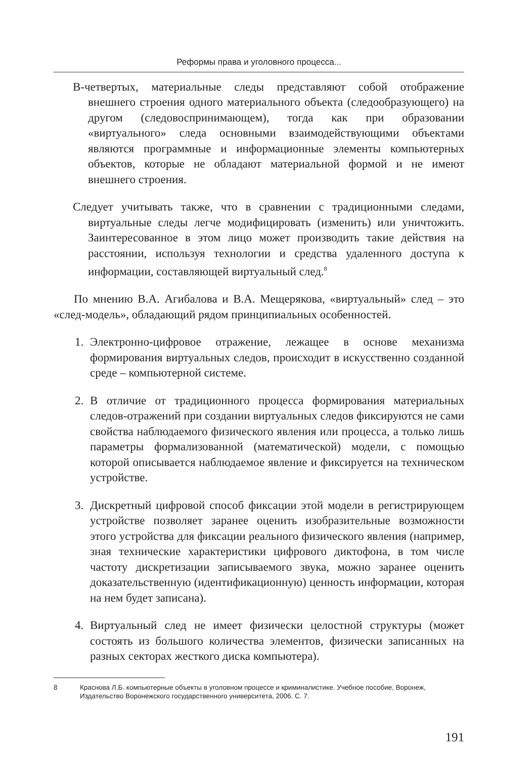Реформы права и уголовного процесса...
В-четвертых, материальные следы представляют собой отображение внешнего строения одного материального объекта (следообразующего) на другом (следовоспринимающем), тогда как при образовании «виртуального» следа основными взаимодействующими объектами являются программные и информационные элементы компьютерных объектов, которые не обладают материальной формой и не имеют внешнего строения.
Следует учитывать также, что в сравнении с традиционными следами, виртуальные следы легче модифицировать (изменить) или уничтожить. Заинтересованное в этом лицо может производить такие действия на расстоянии, используя технологии и средства удаленного доступа к информации, составляющей виртуальный след.<sup>8</sup>
По мнению В.А. Агибалова и В.А. Мещерякова, «виртуальный» след – это «след-модель», обладающий рядом принципиальных особенностей.
1. Электронно-цифровое отражение, лежащее в основе механизма формирования виртуальных следов, происходит в искусственно созданной среде – компьютерной системе.
2. В отличие от традиционного процесса формирования материальных следов-отражений при создании виртуальных следов фиксируются не сами свойства наблюдаемого физического явления или процесса, а только лишь параметры формализованной (математической) модели, с помощью которой описывается наблюдаемое явление и фиксируется на техническом устройстве.
3. Дискретный цифровой способ фиксации этой модели в регистрирующем устройстве позволяет заранее оценить изобразительные возможности этого устройства для фиксации реального физического явления (например, зная технические характеристики цифрового диктофона, в том числе частоту дискретизации записываемого звука, можно заранее оценить доказательственную (идентификационную) ценность информации, которая на нем будет записана).
4. Виртуальный след не имеет физически целостной структуры (может состоять из большого количества элементов, физически записанных на разных секторах жесткого диска компьютера).
8 Краснова Л.Б. компьютерные объекты в уголовном процессе и криминалистике. Учебное пособие, Воронеж, Издательство Воронежского государственного университета, 2006. С. 7.
191